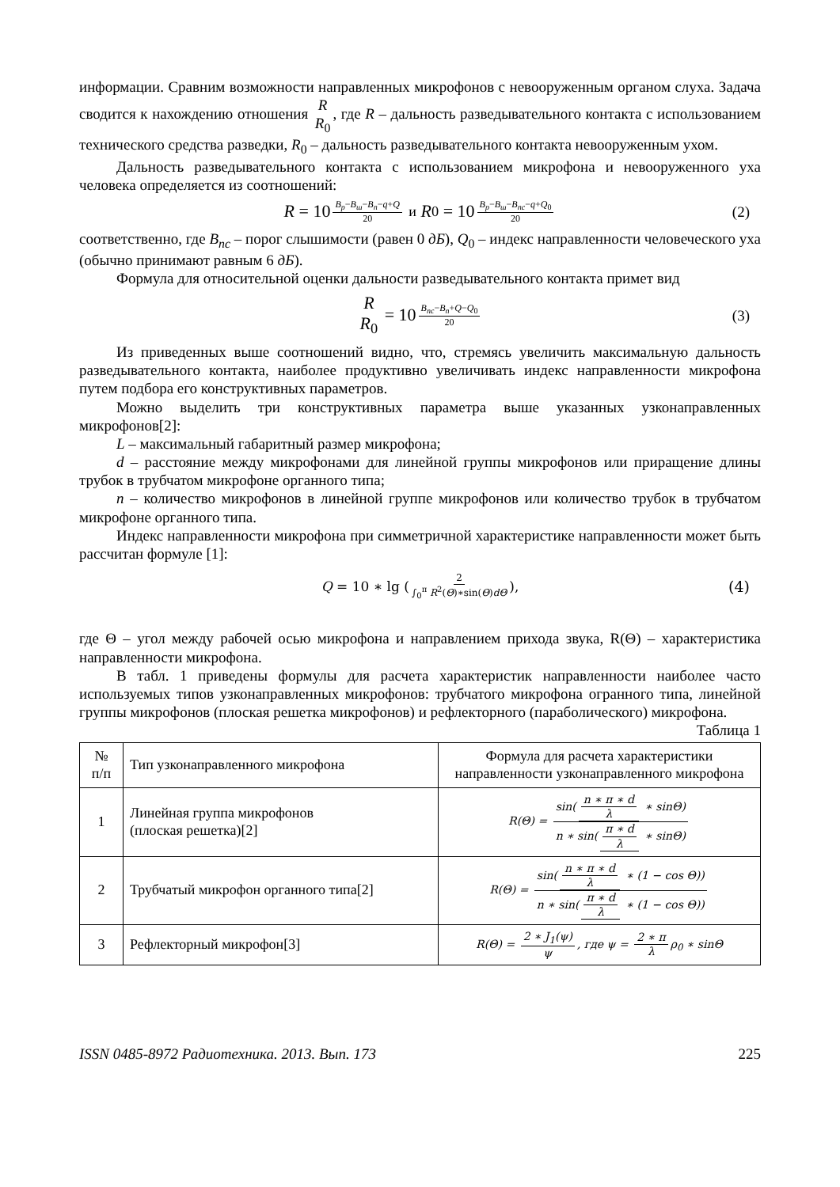информации. Сравним возможности направленных микрофонов с невооруженным органом слуха. Задача сводится к нахождению отношения R R<sub>0</sub>, где R – дальность разведывательного контакта с использованием технического средства разведки, R<sub>0</sub> – дальность разведывательного контакта невооруженным ухом.
Дальность разведывательного контакта с использованием микрофона и невооруженного уха человека определяется из соотношений:
R = 10<sup>B<sub>p</sub>−B<sub>ш</sub>−B<sub>n</sub>−q+Q 20</sup> и R<sub>0</sub> = 10<sup>B<sub>p</sub>−B<sub>ш</sub>−B<sub>nc</sub>−q+Q<sub>0</sub> 20</sup> (2)
соответственно, где B<sub>nc</sub> – порог слышимости (равен 0 дБ), Q<sub>0</sub> – индекс направленности человеческого уха (обычно принимают равным 6 дБ).
Формула для относительной оценки дальности разведывательного контакта примет вид
R R<sub>0</sub> = 10<sup>B<sub>nc</sub>−B<sub>n</sub>+Q−Q<sub>0</sub> 20</sup> (3)
Из приведенных выше соотношений видно, что, стремясь увеличить максимальную дальность разведывательного контакта, наиболее продуктивно увеличивать индекс направленности микрофона путем подбора его конструктивных параметров.
Можно выделить три конструктивных параметра выше указанных узконаправленных микрофонов[2]:
L – максимальный габаритный размер микрофона;
d – расстояние между микрофонами для линейной группы микрофонов или приращение длины трубок в трубчатом микрофоне органного типа;
n – количество микрофонов в линейной группе микрофонов или количество трубок в трубчатом микрофоне органного типа.
Индекс направленности микрофона при симметричной характеристике направленности может быть рассчитан формуле [1]:
Q = 10 ∗ lg (2 ∫<sub>0</sub><sup>π</sup> R<sup>2</sup>(Θ)∗sin(Θ)dΘ), (4)
где Θ – угол между рабочей осью микрофона и направлением прихода звука, R(Θ) – характеристика направленности микрофона.
В табл. 1 приведены формулы для расчета характеристик направленности наиболее часто используемых типов узконаправленных микрофонов: трубчатого микрофона огранного типа, линейной группы микрофонов (плоская решетка микрофонов) и рефлекторного (параболического) микрофона.
Таблица 1
| № п/п | Тип узконаправленного микрофона | Формула для расчета характеристики направленности узконаправленного микрофона |
| --- | --- | --- |
| 1 | Линейная группа микрофонов (плоская решетка)[2] | R ( Θ ) = sin( n ∗ π ∗ d λ ∗ sinΘ) n ∗ sin( π ∗ d λ ∗ sinΘ) |
| 2 | Трубчатый микрофон органного типа[2] | R ( Θ ) = sin( n ∗ π ∗ d λ ∗ (1 − cos Θ)) n ∗ sin( π ∗ d λ ∗ (1 − cos Θ)) |
| 3 | Рефлекторный микрофон[3] | R ( Θ ) = 2 ∗ J<sub>1</sub>(ψ) ψ , где ψ = 2 ∗ π λ ρ<sub>0</sub> ∗ sinΘ |
ISSN 0485-8972 Радиотехника. 2013. Вып. 173 225